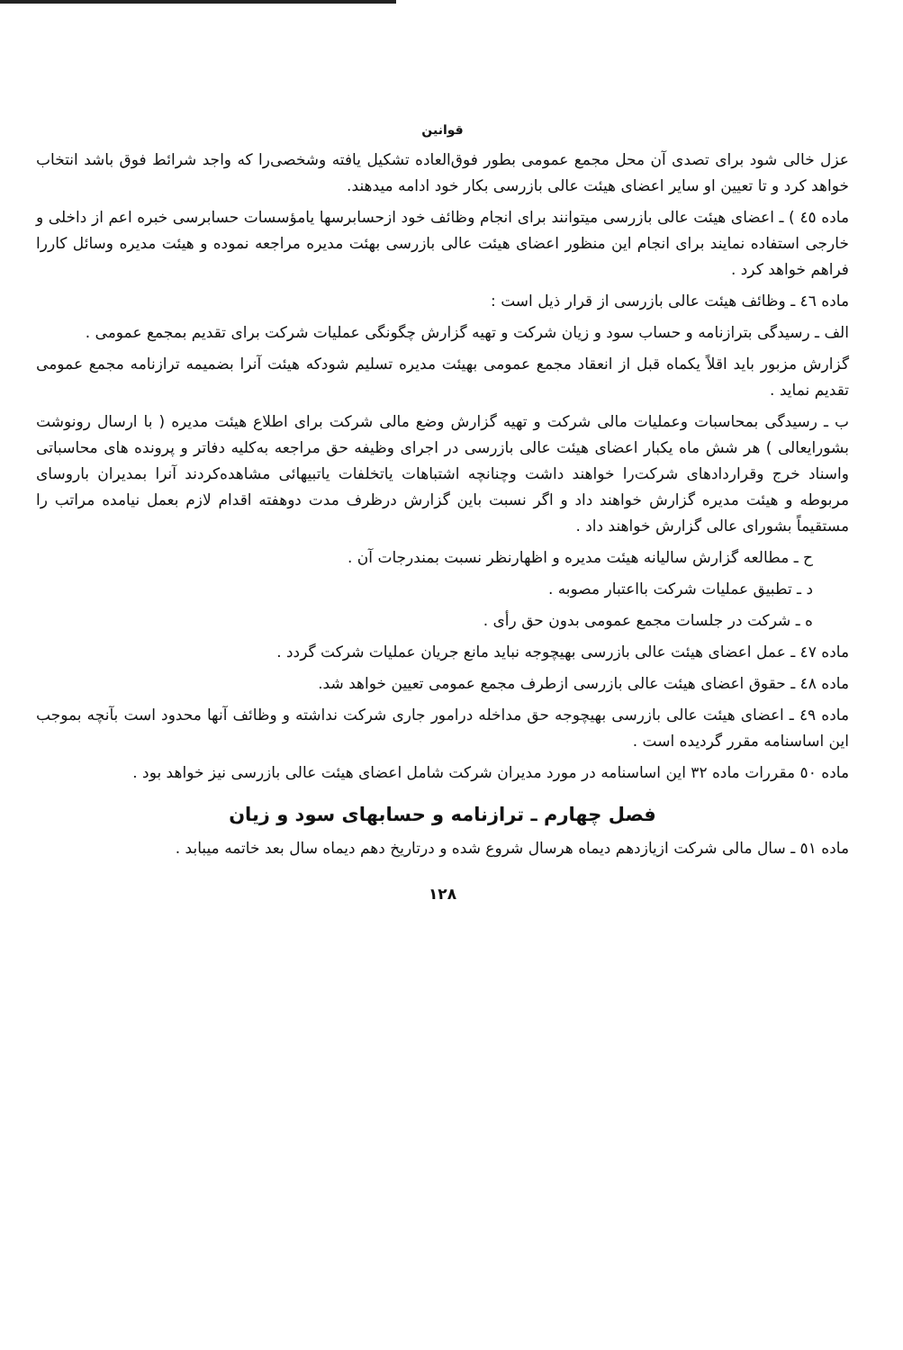قوانین
عزل خالی شود برای تصدی آن محل مجمع عمومی بطور فوق‌العاده تشکیل یافته وشخصی‌را که واجد شرائط فوق باشد انتخاب خواهد کرد و تا تعیین او سایر اعضای هیئت عالی بازرسی بکار خود ادامه میدهند.
ماده ٤٥ ) ـ اعضای هیئت عالی بازرسی میتوانند برای انجام وظائف خود ازحسابرسها یامؤسسات حسابرسی خبره اعم از داخلی و خارجی استفاده نمایند برای انجام این منظور اعضای هیئت عالی بازرسی بهئت مدیره مراجعه نموده و هیئت مدیره وسائل کاررا فراهم خواهد کرد .
ماده ٤٦ ـ وظائف هیئت عالی بازرسی از قرار ذیل است :
الف ـ رسیدگی بترازنامه و حساب سود و زیان شرکت و تهیه گزارش چگونگی عملیات شرکت برای تقدیم بمجمع عمومی .
گزارش مزبور باید اقلاً یکماه قبل از انعقاد مجمع عمومی بهیئت مدیره تسلیم شودکه هیئت آنرا بضمیمه ترازنامه مجمع عمومی تقدیم نماید .
ب ـ رسیدگی بمحاسبات وعملیات مالی شرکت و تهیه گزارش وضع مالی شرکت برای اطلاع هیئت مدیره ( با ارسال رونوشت بشورایعالی ) هر شش ماه یکبار اعضای هیئت عالی بازرسی در اجرای وظیفه حق مراجعه به‌کلیه دفاتر و پرونده های محاسباتی واسناد خرج وقراردادهای شرکت‌را خواهند داشت وچنانچه اشتباهات یاتخلفات یاتبیهائی مشاهده‌کردند آنرا بمدیران باروسای مربوطه و هیئت مدیره گزارش خواهند داد و اگر نسبت باین گزارش درظرف مدت دوهفته اقدام لازم بعمل نیامده مراتب را مستقیماً بشورای عالی گزارش خواهند داد .
ح ـ مطالعه گزارش سالیانه هیئت مدیره و اظهارنظر نسبت بمندرجات آن .
د ـ تطبیق عملیات شرکت بااعتبار مصوبه .
ه ـ شرکت در جلسات مجمع عمومی بدون حق رأی .
ماده ٤٧ ـ عمل اعضای هیئت عالی بازرسی بهیچوجه نباید مانع جریان عملیات شرکت گردد .
ماده ٤٨ ـ حقوق اعضای هیئت عالی بازرسی ازطرف مجمع عمومی تعیین خواهد شد.
ماده ٤٩ ـ اعضای هیئت عالی بازرسی بهیچوجه حق مداخله درامور جاری شرکت نداشته و وظائف آنها محدود است بآنچه بموجب این اساسنامه مقرر گردیده است .
ماده ٥٠ مقررات ماده ٣٢ این اساسنامه در مورد مدیران شرکت شامل اعضای هیئت عالی بازرسی نیز خواهد بود .
فصل چهارم ـ ترازنامه و حسابهای سود و زیان
ماده ٥١ ـ سال مالی شرکت ازیازدهم دیماه هرسال شروع شده و درتاریخ دهم دیماه سال بعد خاتمه میبابد .
١٢٨